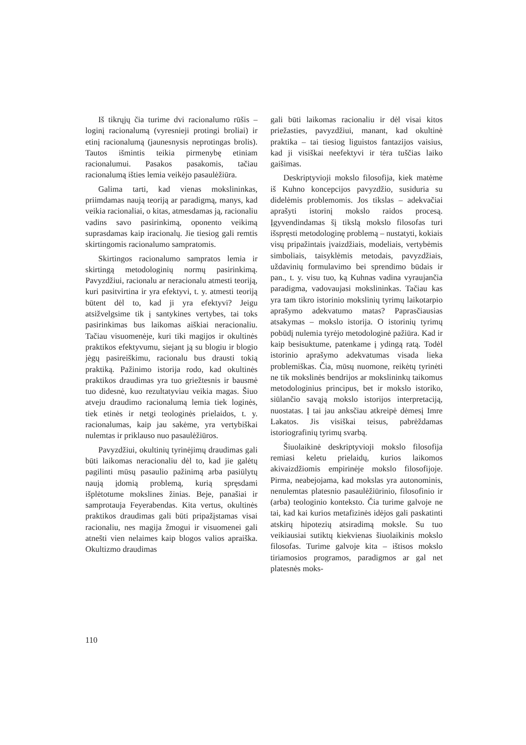Iš tikrųjų čia turime dvi racionalumo rūšis – loginį racionalumą (vyresnieji protingi broliai) ir etinį racionalumą (jaunesnysis neprotingas brolis). Tautos išmintis teikia pirmenybę etiniam racionalumui. Pasakos pasakomis, tačiau racionalumą išties lemia veikėjo pasaulėžiūra.
Galima tarti, kad vienas mokslininkas, priimdamas naują teoriją ar paradigmą, manys, kad veikia racionaliai, o kitas, atmesdamas ją, racionaliu vadins savo pasirinkimą, oponento veikimą suprasdamas kaip iracionalų. Jie tiesiog gali remtis skirtingomis racionalumo sampratomis.
Skirtingos racionalumo sampratos lemia ir skirtingą metodologinių normų pasirinkimą. Pavyzdžiui, racionalu ar neracionalu atmesti teoriją, kuri pasitvirtina ir yra efektyvi, t. y. atmesti teoriją būtent dėl to, kad ji yra efektyvi? Jeigu atsižvelgsime tik į santykines vertybes, tai toks pasirinkimas bus laikomas aiškiai neracionaliu. Tačiau visuomenėje, kuri tiki magijos ir okultinės praktikos efektyvumu, siejant ją su blogiu ir blogio jėgų pasireiškimu, racionalu bus drausti tokią praktiką. Pažinimo istorija rodo, kad okultinės praktikos draudimas yra tuo griežtesnis ir bausmė tuo didesnė, kuo rezultatyviau veikia magas. Šiuo atveju draudimo racionalumą lemia tiek loginės, tiek etinės ir netgi teologinės prielaidos, t. y. racionalumas, kaip jau sakėme, yra vertybiškai nulemtas ir priklauso nuo pasaulėžiūros.
Pavyzdžiui, okultinių tyrinėjimų draudimas gali būti laikomas neracionaliu dėl to, kad jie galėtų pagilinti mūsų pasaulio pažinimą arba pasiūlytų naują įdomią problemą, kurią spręsdami išplėtotume mokslines žinias. Beje, panašiai ir samprotauja Feyerabendas. Kita vertus, okultinės praktikos draudimas gali būti pripažįstamas visai racionaliu, nes magija žmogui ir visuomenei gali atnešti vien nelaimes kaip blogos valios apraiška. Okultizmo draudimas
gali būti laikomas racionaliu ir dėl visai kitos priežasties, pavyzdžiui, manant, kad okultinė praktika – tai tiesiog liguistos fantazijos vaisius, kad ji visiškai neefektyvi ir tėra tuščias laiko gaišimas.
Deskriptyvioji mokslo filosofija, kiek matėme iš Kuhno koncepcijos pavyzdžio, susiduria su didelėmis problemomis. Jos tikslas – adekvačiai aprašyti istorinį mokslo raidos procesą. Įgyvendindamas šį tikslą mokslo filosofas turi išspręsti metodologinę problemą – nustatyti, kokiais visų pripažintais įvaizdžiais, modeliais, vertybėmis simboliais, taisyklėmis metodais, pavyzdžiais, uždavinių formulavimo bei sprendimo būdais ir pan., t. y. visu tuo, ką Kuhnas vadina vyraujančia paradigma, vadovaujasi mokslininkas. Tačiau kas yra tam tikro istorinio mokslinių tyrimų laikotarpio aprašymo adekvatumo matas? Paprasčiausias atsakymas – mokslo istorija. O istorinių tyrimų pobūdį nulemia tyrėjo metodologinė pažiūra. Kad ir kaip besisuktume, patenkame į ydingą ratą. Todėl istorinio aprašymo adekvatumas visada lieka problemiškas. Čia, mūsų nuomone, reikėtų tyrinėti ne tik mokslinės bendrijos ar mokslininkų taikomus metodologinius principus, bet ir mokslo istoriko, siūlančio savąją mokslo istorijos interpretaciją, nuostatas. Į tai jau anksčiau atkreipė dėmesį Imre Lakatos. Jis visiškai teisus, pabrėždamas istoriografinių tyrimų svarbą.
Šiuolaikinė deskriptyvioji mokslo filosofija remiasi keletu prielaidų, kurios laikomos akivaizdžiomis empirinėje mokslo filosofijoje. Pirma, neabejojama, kad mokslas yra autonominis, nenulemtas platesnio pasaulėžiūrinio, filosofinio ir (arba) teologinio konteksto. Čia turime galvoje ne tai, kad kai kurios metafizinės idėjos gali paskatinti atskirų hipotezių atsiradimą moksle. Su tuo veikiausiai sutiktų kiekvienas šiuolaikinis mokslo filosofas. Turime galvoje kita – ištisos mokslo tiriamosios programos, paradigmos ar gal net platesnės moks-
110